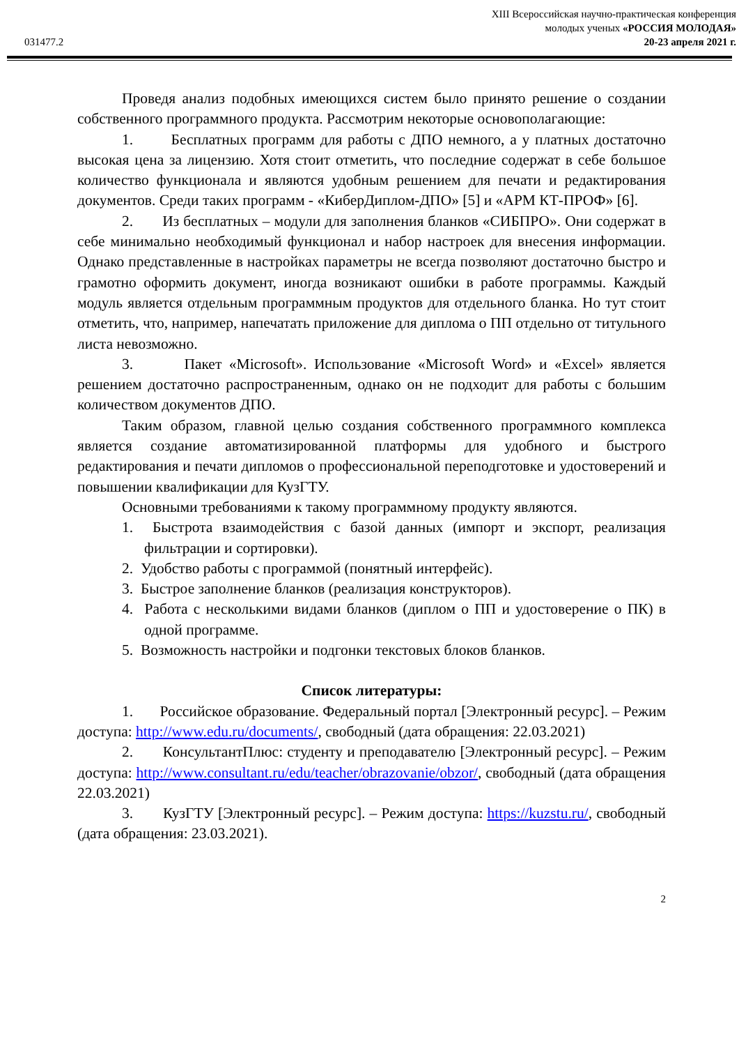XIII Всероссийская научно-практическая конференция
молодых ученых «РОССИЯ МОЛОДАЯ»
20-23 апреля 2021 г.
031477.2
Проведя анализ подобных имеющихся систем было принято решение о создании собственного программного продукта. Рассмотрим некоторые основополагающие:
1. Бесплатных программ для работы с ДПО немного, а у платных достаточно высокая цена за лицензию. Хотя стоит отметить, что последние содержат в себе большое количество функционала и являются удобным решением для печати и редактирования документов. Среди таких программ - «КиберДиплом-ДПО» [5] и «АРМ КТ-ПРОФ» [6].
2. Из бесплатных – модули для заполнения бланков «СИБПРО». Они содержат в себе минимально необходимый функционал и набор настроек для внесения информации. Однако представленные в настройках параметры не всегда позволяют достаточно быстро и грамотно оформить документ, иногда возникают ошибки в работе программы. Каждый модуль является отдельным программным продуктов для отдельного бланка. Но тут стоит отметить, что, например, напечатать приложение для диплома о ПП отдельно от титульного листа невозможно.
3. Пакет «Microsoft». Использование «Microsoft Word» и «Excel» является решением достаточно распространенным, однако он не подходит для работы с большим количеством документов ДПО.
Таким образом, главной целью создания собственного программного комплекса является создание автоматизированной платформы для удобного и быстрого редактирования и печати дипломов о профессиональной переподготовке и удостоверений и повышении квалификации для КузГТУ.
Основными требованиями к такому программному продукту являются.
1. Быстрота взаимодействия с базой данных (импорт и экспорт, реализация фильтрации и сортировки).
2. Удобство работы с программой (понятный интерфейс).
3. Быстрое заполнение бланков (реализация конструкторов).
4. Работа с несколькими видами бланков (диплом о ПП и удостоверение о ПК) в одной программе.
5. Возможность настройки и подгонки текстовых блоков бланков.
Список литературы:
1. Российское образование. Федеральный портал [Электронный ресурс]. – Режим доступа: http://www.edu.ru/documents/, свободный (дата обращения: 22.03.2021)
2. КонсультантПлюс: студенту и преподавателю [Электронный ресурс]. – Режим доступа: http://www.consultant.ru/edu/teacher/obrazovanie/obzor/, свободный (дата обращения 22.03.2021)
3. КузГТУ [Электронный ресурс]. – Режим доступа: https://kuzstu.ru/, свободный (дата обращения: 23.03.2021).
2